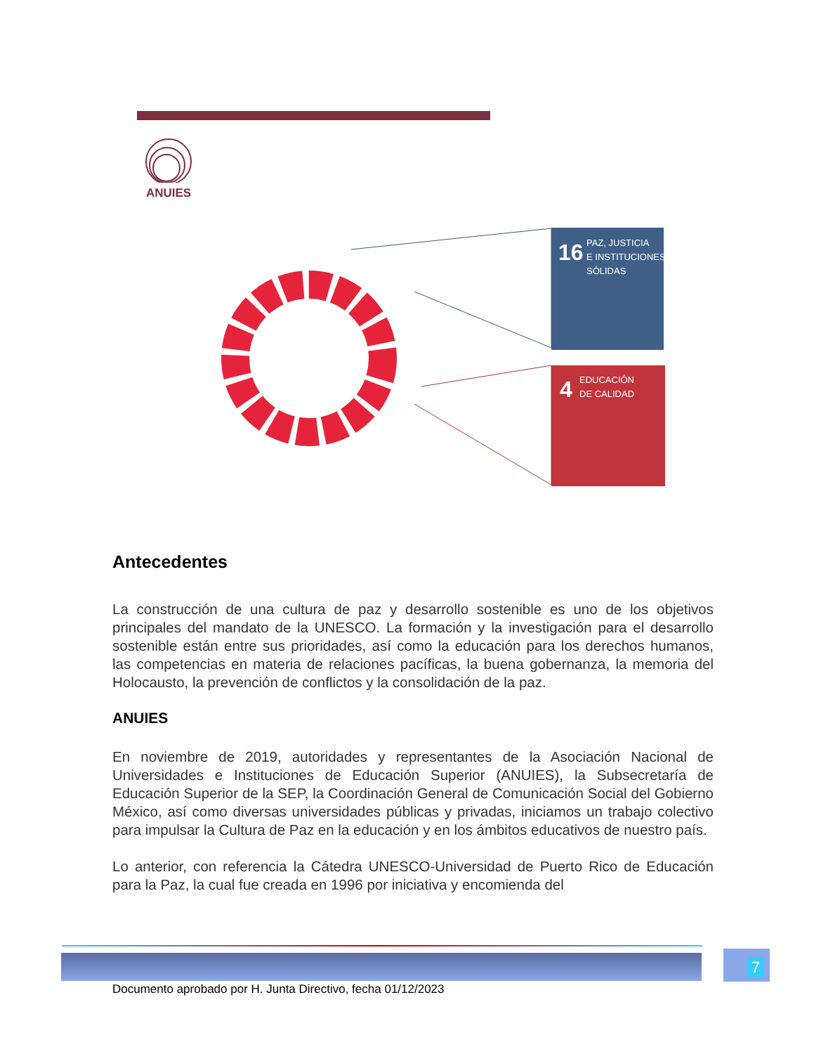ANUIES
16
PAZ, JUSTICIA
E INSTITUCIONES
SÓLIDAS
4
EDUCACIÓN
DE CALIDAD
Antecedentes
La construcción de una cultura de paz y desarrollo sostenible es uno de los objetivos principales del mandato de la UNESCO. La formación y la investigación para el desarrollo sostenible están entre sus prioridades, así como la educación para los derechos humanos, las competencias en materia de relaciones pacíficas, la buena gobernanza, la memoria del Holocausto, la prevención de conflictos y la consolidación de la paz.
ANUIES
En noviembre de 2019, autoridades y representantes de la Asociación Nacional de Universidades e Instituciones de Educación Superior (ANUIES), la Subsecretaría de Educación Superior de la SEP, la Coordinación General de Comunicación Social del Gobierno México, así como diversas universidades públicas y privadas, iniciamos un trabajo colectivo para impulsar la Cultura de Paz en la educación y en los ámbitos educativos de nuestro país.
Lo anterior, con referencia la Cátedra UNESCO-Universidad de Puerto Rico de Educación para la Paz, la cual fue creada en 1996 por iniciativa y encomienda del
7
Documento aprobado por H. Junta Directivo, fecha 01/12/2023